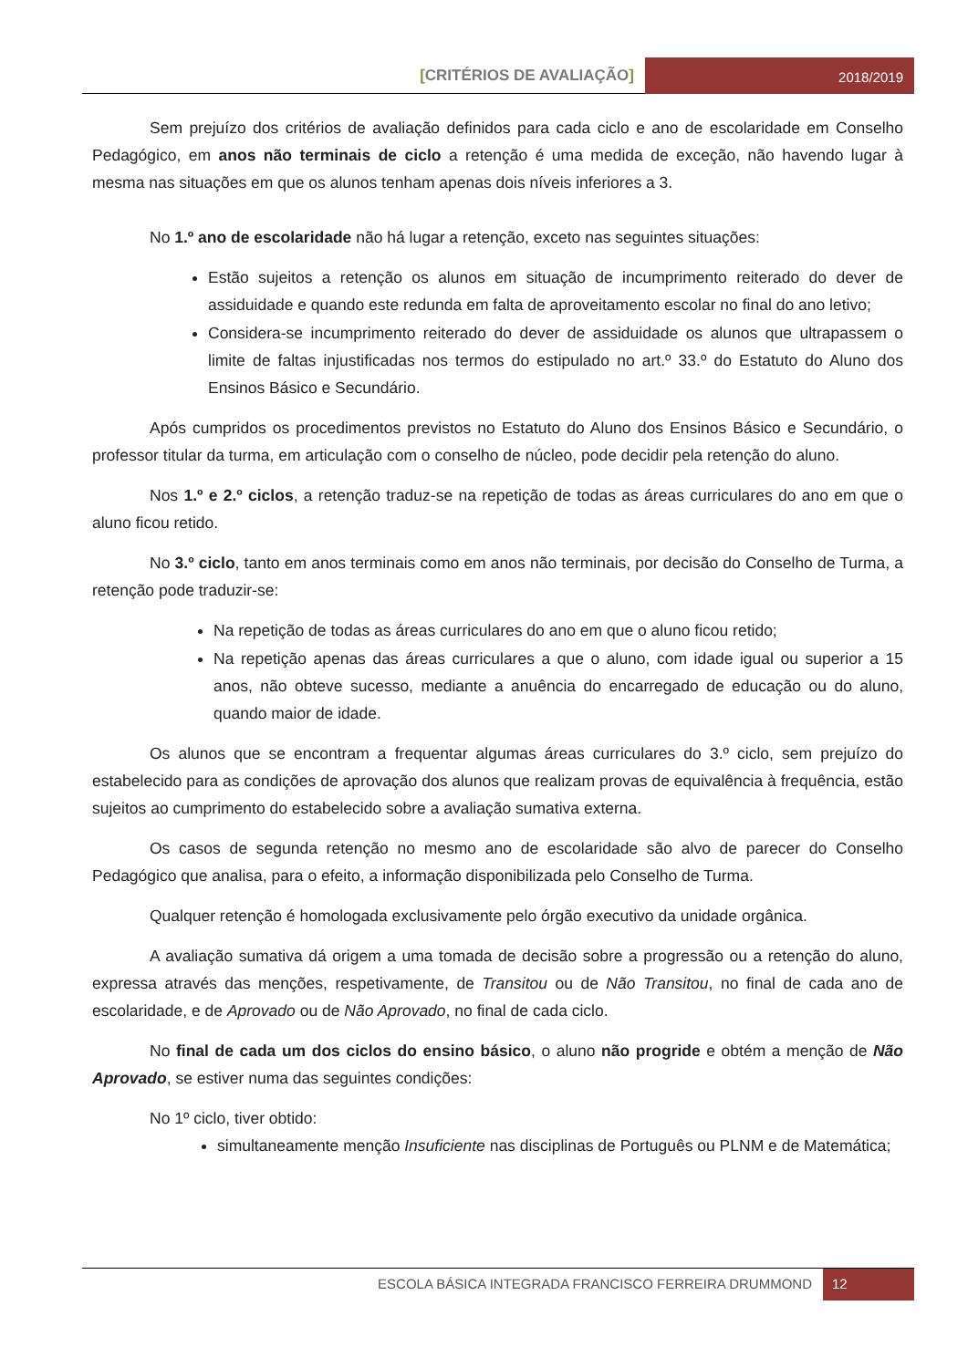[CRITÉRIOS DE AVALIAÇÃO]
2018/2019
Sem prejuízo dos critérios de avaliação definidos para cada ciclo e ano de escolaridade em Conselho Pedagógico, em anos não terminais de ciclo a retenção é uma medida de exceção, não havendo lugar à mesma nas situações em que os alunos tenham apenas dois níveis inferiores a 3.
No 1.º ano de escolaridade não há lugar a retenção, exceto nas seguintes situações:
Estão sujeitos a retenção os alunos em situação de incumprimento reiterado do dever de assiduidade e quando este redunda em falta de aproveitamento escolar no final do ano letivo;
Considera-se incumprimento reiterado do dever de assiduidade os alunos que ultrapassem o limite de faltas injustificadas nos termos do estipulado no art.º 33.º do Estatuto do Aluno dos Ensinos Básico e Secundário.
Após cumpridos os procedimentos previstos no Estatuto do Aluno dos Ensinos Básico e Secundário, o professor titular da turma, em articulação com o conselho de núcleo, pode decidir pela retenção do aluno.
Nos 1.º e 2.º ciclos, a retenção traduz-se na repetição de todas as áreas curriculares do ano em que o aluno ficou retido.
No 3.º ciclo, tanto em anos terminais como em anos não terminais, por decisão do Conselho de Turma, a retenção pode traduzir-se:
Na repetição de todas as áreas curriculares do ano em que o aluno ficou retido;
Na repetição apenas das áreas curriculares a que o aluno, com idade igual ou superior a 15 anos, não obteve sucesso, mediante a anuência do encarregado de educação ou do aluno, quando maior de idade.
Os alunos que se encontram a frequentar algumas áreas curriculares do 3.º ciclo, sem prejuízo do estabelecido para as condições de aprovação dos alunos que realizam provas de equivalência à frequência, estão sujeitos ao cumprimento do estabelecido sobre a avaliação sumativa externa.
Os casos de segunda retenção no mesmo ano de escolaridade são alvo de parecer do Conselho Pedagógico que analisa, para o efeito, a informação disponibilizada pelo Conselho de Turma.
Qualquer retenção é homologada exclusivamente pelo órgão executivo da unidade orgânica.
A avaliação sumativa dá origem a uma tomada de decisão sobre a progressão ou a retenção do aluno, expressa através das menções, respetivamente, de Transitou ou de Não Transitou, no final de cada ano de escolaridade, e de Aprovado ou de Não Aprovado, no final de cada ciclo.
No final de cada um dos ciclos do ensino básico, o aluno não progride e obtém a menção de Não Aprovado, se estiver numa das seguintes condições:
No 1º ciclo, tiver obtido:
simultaneamente menção Insuficiente nas disciplinas de Português ou PLNM e de Matemática;
ESCOLA BÁSICA INTEGRADA FRANCISCO FERREIRA DRUMMOND
12